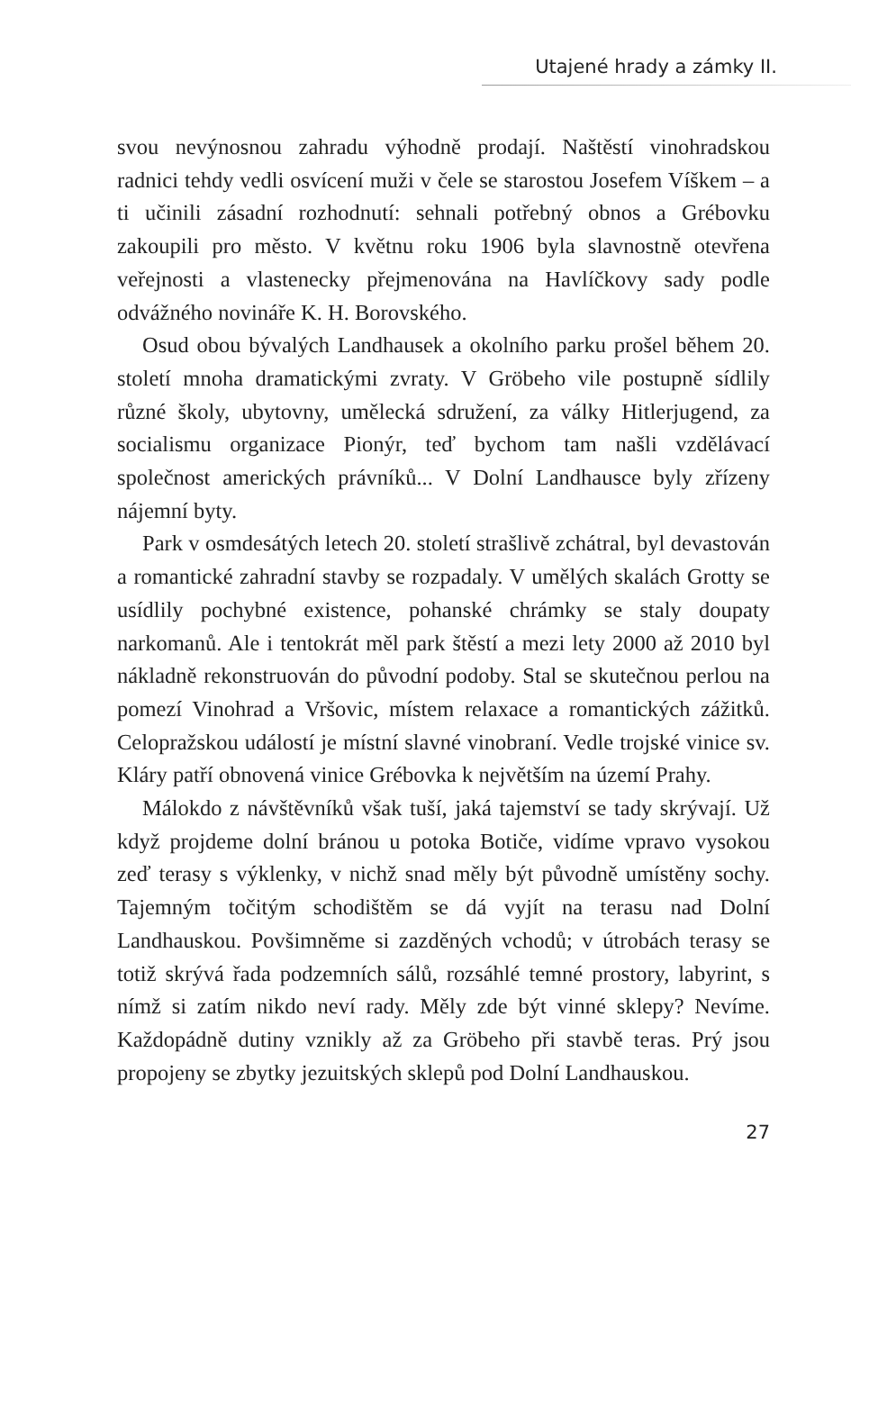Utajené hrady a zámky II.
svou nevýnosnou zahradu výhodně prodají. Naštěstí vinohradskou radnici tehdy vedli osvícení muži v čele se starostou Josefem Víškem – a ti učinili zásadní rozhodnutí: sehnali potřebný obnos a Grébovku zakoupili pro město. V květnu roku 1906 byla slavnostně otevřena veřejnosti a vlastenecky přejmenována na Havlíčkovy sady podle odvážného novináře K. H. Borovského.
Osud obou bývalých Landhausek a okolního parku prošel během 20. století mnoha dramatickými zvraty. V Gröbeho vile postupně sídlily různé školy, ubytovny, umělecká sdružení, za války Hitlerjugend, za socialismu organizace Pionýr, teď bychom tam našli vzdělávací společnost amerických právníků... V Dolní Landhausce byly zřízeny nájemní byty.
Park v osmdesátých letech 20. století strašlivě zchátral, byl devastován a romantické zahradní stavby se rozpadaly. V umělých skalách Grotty se usídlily pochybné existence, pohanské chrámky se staly doupaty narkomanů. Ale i tentokrát měl park štěstí a mezi lety 2000 až 2010 byl nákladně rekonstruován do původní podoby. Stal se skutečnou perlou na pomezí Vinohrad a Vršovic, místem relaxace a romantických zážitků. Celopražskou událostí je místní slavné vinobraní. Vedle trojské vinice sv. Kláry patří obnovená vinice Grébovka k největším na území Prahy.
Málokdo z návštěvníků však tuší, jaká tajemství se tady skrývají. Už když projdeme dolní bránou u potoka Botiče, vidíme vpravo vysokou zeď terasy s výklenky, v nichž snad měly být původně umístěny sochy. Tajemným točitým schodištěm se dá vyjít na terasu nad Dolní Landhauskou. Povšimněme si zazděných vchodů; v útrobách terasy se totiž skrývá řada podzemních sálů, rozsáhlé temné prostory, labyrint, s nímž si zatím nikdo neví rady. Měly zde být vinné sklepy? Nevíme. Každopádně dutiny vznikly až za Gröbeho při stavbě teras. Prý jsou propojeny se zbytky jezuitských sklepů pod Dolní Landhauskou.
27